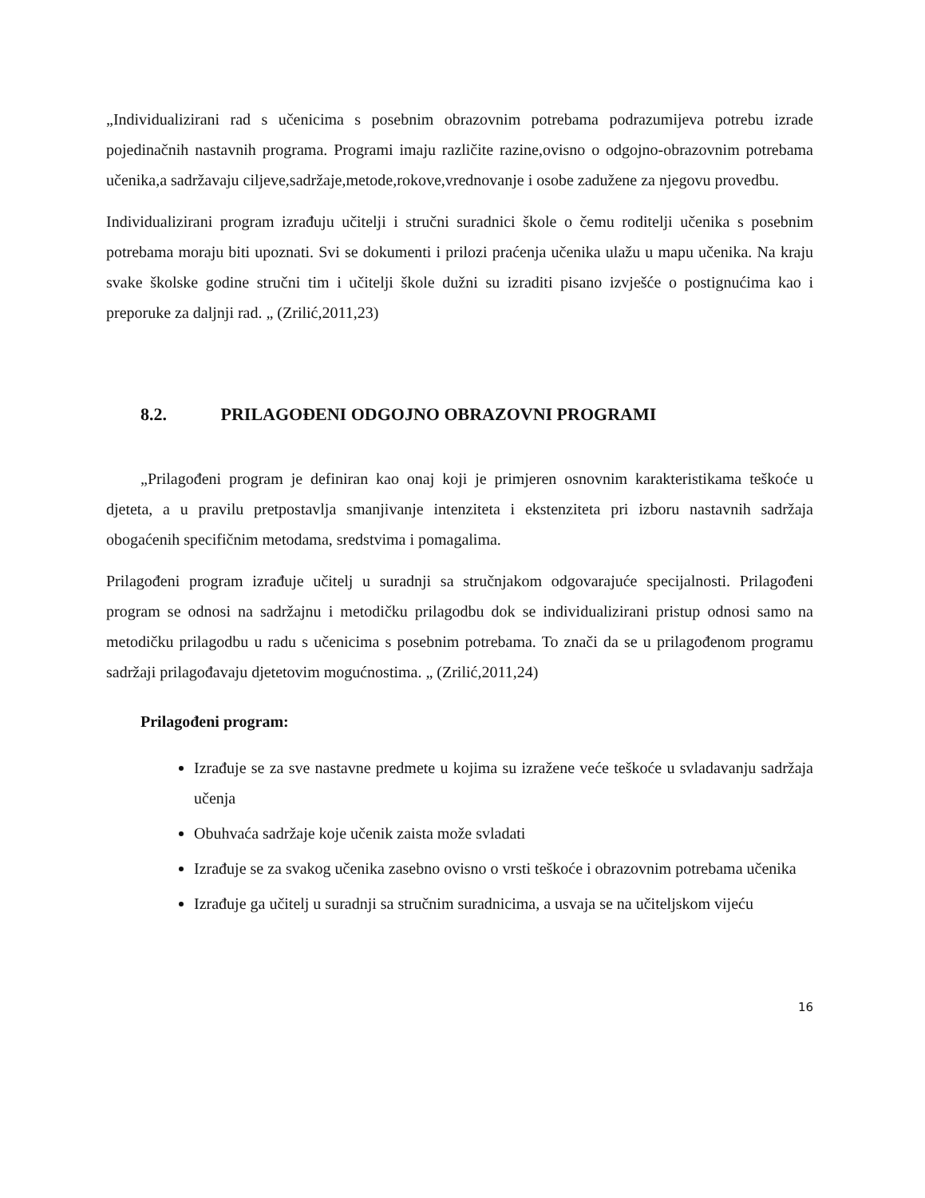„Individualizirani rad s učenicima s posebnim obrazovnim potrebama podrazumijeva potrebu izrade pojedinačnih nastavnih programa. Programi imaju različite razine,ovisno o odgojno-obrazovnim potrebama učenika,a sadržavaju ciljeve,sadržaje,metode,rokove,vrednovanje i osobe zadužene za njegovu provedbu.
Individualizirani program izrađuju učitelji i stručni suradnici škole o čemu roditelji učenika s posebnim potrebama moraju biti upoznati. Svi se dokumenti i prilozi praćenja učenika ulažu u mapu učenika. Na kraju svake školske godine stručni tim i učitelji škole dužni su izraditi pisano izvješće o postignućima kao i preporuke za daljnji rad. „ (Zrilić,2011,23)
8.2. PRILAGOĐENI ODGOJNO OBRAZOVNI PROGRAMI
„Prilagođeni program je definiran kao onaj koji je primjeren osnovnim karakteristikama teškoće u djeteta, a u pravilu pretpostavlja smanjivanje intenziteta i ekstenziteta pri izboru nastavnih sadržaja obogaćenih specifičnim metodama, sredstvima i pomagalima.
Prilagođeni program izrađuje učitelj u suradnji sa stručnjakom odgovarajuće specijalnosti. Prilagođeni program se odnosi na sadržajnu i metodičku prilagodbu dok se individualizirani pristup odnosi samo na metodičku prilagodbu u radu s učenicima s posebnim potrebama. To znači da se u prilagođenom programu sadržaji prilagođavaju djetetovim mogućnostima. „ (Zrilić,2011,24)
Prilagođeni program:
Izrađuje se za sve nastavne predmete u kojima su izražene veće teškoće u svladavanju sadržaja učenja
Obuhvaća sadržaje koje učenik zaista može svladati
Izrađuje se za svakog učenika zasebno ovisno o vrsti teškoće i obrazovnim potrebama učenika
Izrađuje ga učitelj u suradnji sa stručnim suradnicima, a usvaja se na učiteljskom vijeću
16